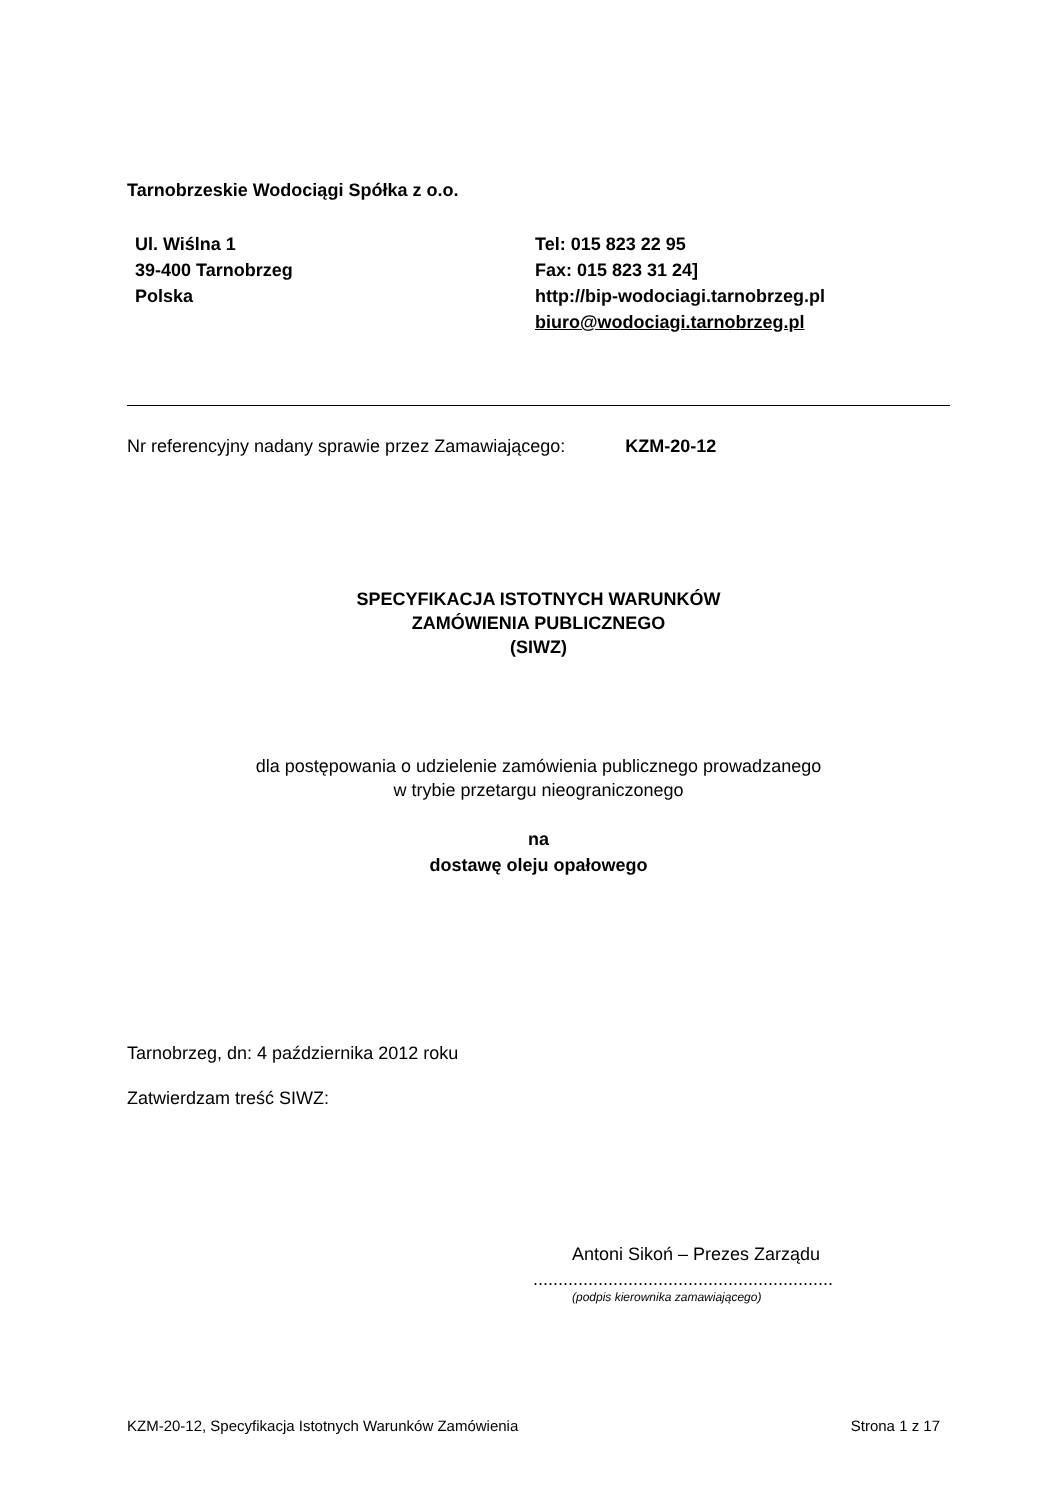Tarnobrzeskie Wodociągi Spółka z o.o.
Ul. Wiślna 1
39-400 Tarnobrzeg
Polska
Tel: 015 823 22 95
Fax: 015 823 31 24]
http://bip-wodociagi.tarnobrzeg.pl
biuro@wodociagi.tarnobrzeg.pl
Nr referencyjny nadany sprawie przez Zamawiającego: KZM-20-12
SPECYFIKACJA ISTOTNYCH WARUNKÓW
ZAMÓWIENIA PUBLICZNEGO
(SIWZ)
dla postępowania o udzielenie zamówienia publicznego prowadzanego
w trybie przetargu nieograniczonego
na
dostawę oleju opałowego
Tarnobrzeg, dn: 4 października 2012 roku
Zatwierdzam treść SIWZ:
Antoni Sikoń – Prezes Zarządu
............................................................
(podpis kierownika zamawiającego)
KZM-20-12, Specyfikacja Istotnych Warunków Zamówienia Strona 1 z 17